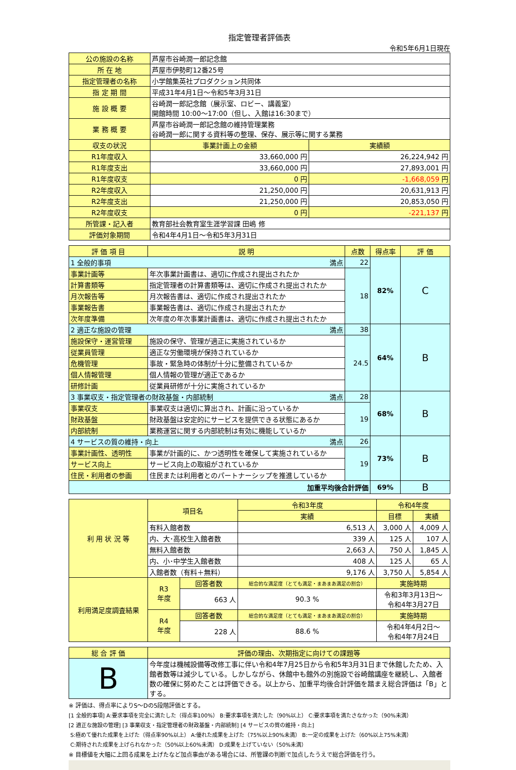指定管理者評価表
令和5年6月1日現在
| 公の施設の名称 | 芦屋市谷崎潤一郎記念館 | |
| 所 在 地 | 芦屋市伊勢町12番25号 | |
| 指定管理者の名称 | 小学館集英社プロダクション共同体 | |
| 指 定 期 間 | 平成31年4月1日～令和5年3月31日 | |
| 施 設 概 要 | 谷崎潤一郎記念館（展示室、ロビー、講義室） 開館時間 10:00～17:00（但し、入館は16:30まで） | |
| 業 務 概 要 | 芦屋市谷崎潤一郎記念館の維持管理業務 谷崎潤一郎に関する資料等の整理、保存、展示等に関する業務 | |
| 収支の状況 | 事業計画上の金額 | 実績額 |
| R1年度収入 | 33,660,000 円 | 26,224,942 円 |
| R1年度支出 | 33,660,000 円 | 27,893,001 円 |
| R1年度収支 | 0 円 | -1,668,059 円 |
| R2年度収入 | 21,250,000 円 | 20,631,913 円 |
| R2年度支出 | 21,250,000 円 | 20,853,050 円 |
| R2年度収支 | 0 円 | -221,137 円 |
| 所管課・記入者 | 教育部社会教育室生涯学習課 田嶋 修 | |
| 評価対象期間 | 令和4年4月1日～令和5年3月31日 | |
| 評 価 項 目 | 説 明 | 点数 | 得点率 | 評 価 |
| --- | --- | --- | --- | --- |
| 1 全般的事項 満点 | | 22 | 82% | C |
| 事業計画等 | 年次事業計画書は、適切に作成され提出されたか | 18 | | |
| 計算書類等 | 指定管理者の計算書類等は、適切に作成され提出されたか | | | |
| 月次報告等 | 月次報告書は、適切に作成され提出されたか | | | |
| 事業報告書 | 事業報告書は、適切に作成され提出されたか | | | |
| 次年度準備 | 次年度の年次事業計画書は、適切に作成され提出されたか | | | |
| 2 適正な施設の管理 満点 | | 38 | 64% | B |
| 施設保守・運営管理 | 施設の保守、管理が適正に実施されているか | 24.5 | | |
| 従業員管理 | 適正な労働環境が保持されているか | | | |
| 危機管理 | 事故・緊急時の体制が十分に整備されているか | | | |
| 個人情報管理 | 個人情報の管理が適正であるか | | | |
| 研修計画 | 従業員研修が十分に実施されているか | | | |
| 3 事業収支・指定管理者の財政基盤・内部統制 満点 | | 28 | 68% | B |
| 事業収支 | 事業収支は適切に算出され、計画に沿っているか | 19 | | |
| 財政基盤 | 財政基盤は安定的にサービスを提供できる状態にあるか | | | |
| 内部統制 | 業務運営に関する内部統制は有効に機能しているか | | | |
| 4 サービスの質の維持・向上 満点 | | 26 | 73% | B |
| 事業計画性、透明性 | 事業が計画的に、かつ透明性を確保して実施されているか | 19 | | |
| サービス向上 | サービス向上の取組がされているか | | | |
| 住民・利用者の参画 | 住民または利用者とのパートナーシップを推進しているか | | | |
| 加重平均後合計評価 | | | 69% | B |
| 利 用 状 況 等 | 項目名 | | 令和3年度 | 令和4年度 | |
| --- | --- | --- | --- | --- | --- |
| | | | 実績 | 目標 | 実績 |
| | 有料入館者数 | | 6,513 人 | 3,000 人 | 4,009 人 |
| | 内、大･高校生入館者数 | | 339 人 | 125 人 | 107 人 |
| | 無料入館者数 | | 2,663 人 | 750 人 | 1,845 人 |
| | 内、小･中学生入館者数 | | 408 人 | 125 人 | 65 人 |
| | 入館者数（有料＋無料） | | 9,176 人 | 3,750 人 | 5,854 人 |
| 利用満足度調査結果 | R3 年度 | 回答者数 | 総合的な満足度（とても満足・まあまあ満足の割合） | 実施時期 | |
| | | 663 人 | 90.3 % | 令和3年3月13日～ 令和4年3月27日 | |
| | R4 年度 | 回答者数 | 総合的な満足度（とても満足・まあまあ満足の割合） | 実施時期 | |
| | | 228 人 | 88.6 % | 令和4年4月2日～ 令和4年7月24日 | |
| 総 合 評 価 | 評価の理由、次期指定に向けての課題等 |
| --- | --- |
| B | 今年度は機械設備等改修工事に伴い令和4年7月25日から令和5年3月31日まで休館したため、入館者数等は減少している。しかしながら、休館中も館外の別施設で谷崎館講座を継続し、入館者数の確保に努めたことは評価できる。以上から、加重平均後合計評価を踏まえ総合評価は「B」とする。 |
※ 評価は、得点率によりS～Dの5段階評価とする。
[1 全般的事項] A:要求事項を完全に満たした（得点率100%） B:要求事項を満たした（90%以上） C:要求事項を満たさなかった（90%未満）
[2 適正な施設の管理] [3 事業収支・指定管理者の財政基盤・内部統制] [4 サービスの質の維持・向上]
S:極めて優れた成果を上げた（得点率90%以上） A:優れた成果を上げた（75%以上90%未満） B:一定の成果を上げた（60%以上75%未満）
C:期待された成果を上げられなかった（50%以上60%未満） D:成果を上げていない（50%未満）
※ 目標値を大幅に上回る成果を上げたなど加点事由がある場合には、所管課の判断で加点したうえで総合評価を行う。